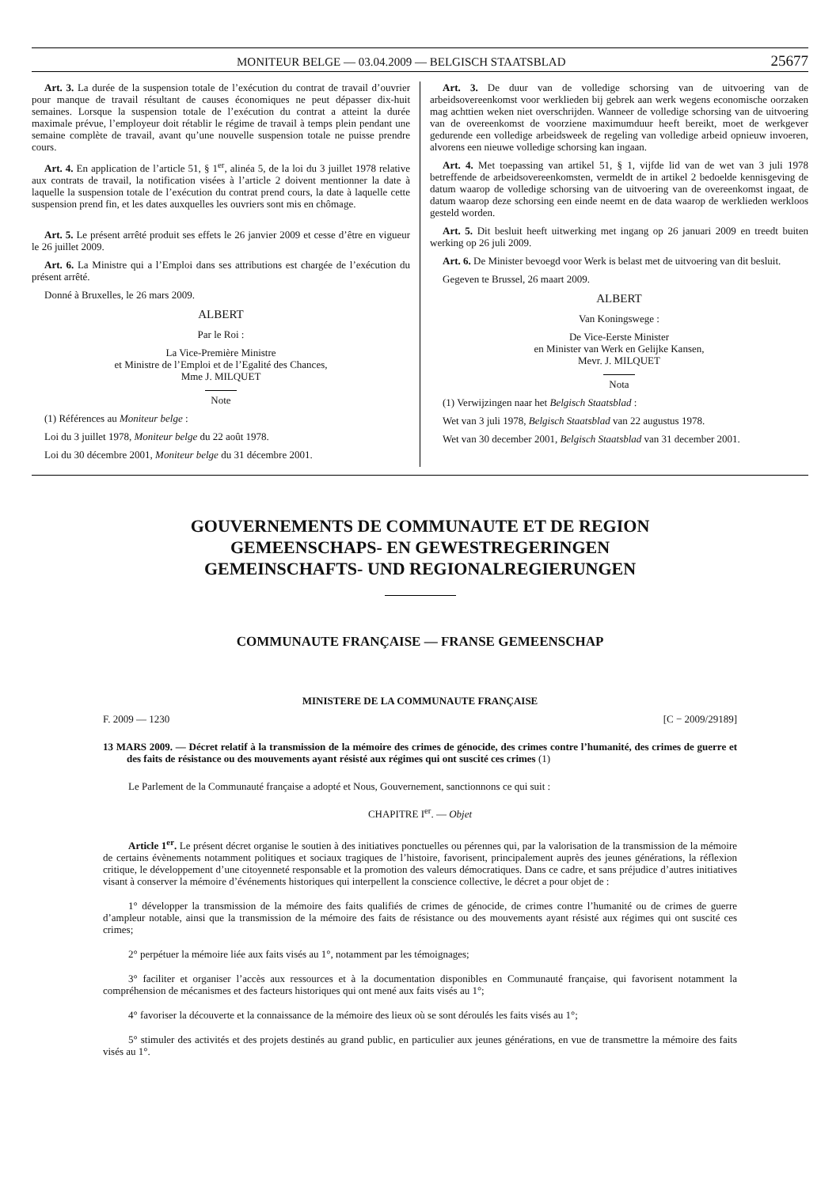MONITEUR BELGE — 03.04.2009 — BELGISCH STAATSBLAD 25677
Art. 3. La durée de la suspension totale de l’exécution du contrat de travail d’ouvrier pour manque de travail résultant de causes économiques ne peut dépasser dix-huit semaines. Lorsque la suspension totale de l’exécution du contrat a atteint la durée maximale prévue, l’employeur doit rétablir le régime de travail à temps plein pendant une semaine complète de travail, avant qu’une nouvelle suspension totale ne puisse prendre cours.
Art. 4. En application de l’article 51, § 1<sup>er</sup>, alinéa 5, de la loi du 3 juillet 1978 relative aux contrats de travail, la notification visées à l’article 2 doivent mentionner la date à laquelle la suspension totale de l’exécution du contrat prend cours, la date à laquelle cette suspension prend fin, et les dates auxquelles les ouvriers sont mis en chômage.
Art. 5. Le présent arrêté produit ses effets le 26 janvier 2009 et cesse d’être en vigueur le 26 juillet 2009.
Art. 6. La Ministre qui a l’Emploi dans ses attributions est chargée de l’exécution du présent arrêté.
Donné à Bruxelles, le 26 mars 2009.
ALBERT
Par le Roi :
La Vice-Première Ministre
et Ministre de l’Emploi et de l’Egalité des Chances,
Mme J. MILQUET
Note
(1) Références au Moniteur belge :
Loi du 3 juillet 1978, Moniteur belge du 22 août 1978.
Loi du 30 décembre 2001, Moniteur belge du 31 décembre 2001.
Art. 3. De duur van de volledige schorsing van de uitvoering van de arbeidsovereenkomst voor werklieden bij gebrek aan werk wegens economische oorzaken mag achttien weken niet overschrijden. Wanneer de volledige schorsing van de uitvoering van de overeenkomst de voorziene maximumduur heeft bereikt, moet de werkgever gedurende een volledige arbeidsweek de regeling van volledige arbeid opnieuw invoeren, alvorens een nieuwe volledige schorsing kan ingaan.
Art. 4. Met toepassing van artikel 51, § 1, vijfde lid van de wet van 3 juli 1978 betreffende de arbeidsovereenkomsten, vermeldt de in artikel 2 bedoelde kennisgeving de datum waarop de volledige schorsing van de uitvoering van de overeenkomst ingaat, de datum waarop deze schorsing een einde neemt en de data waarop de werklieden werkloos gesteld worden.
Art. 5. Dit besluit heeft uitwerking met ingang op 26 januari 2009 en treedt buiten werking op 26 juli 2009.
Art. 6. De Minister bevoegd voor Werk is belast met de uitvoering van dit besluit.
Gegeven te Brussel, 26 maart 2009.
ALBERT
Van Koningswege :
De Vice-Eerste Minister
en Minister van Werk en Gelijke Kansen,
Mevr. J. MILQUET
Nota
(1) Verwijzingen naar het Belgisch Staatsblad :
Wet van 3 juli 1978, Belgisch Staatsblad van 22 augustus 1978.
Wet van 30 december 2001, Belgisch Staatsblad van 31 december 2001.
GOUVERNEMENTS DE COMMUNAUTE ET DE REGION
GEMEENSCHAPS- EN GEWESTREGERINGEN
GEMEINSCHAFTS- UND REGIONALREGIERUNGEN
COMMUNAUTE FRANÇAISE — FRANSE GEMEENSCHAP
MINISTERE DE LA COMMUNAUTE FRANÇAISE
F. 2009 — 1230 [C − 2009/29189]
13 MARS 2009. — Décret relatif à la transmission de la mémoire des crimes de génocide, des crimes contre l’humanité, des crimes de guerre et des faits de résistance ou des mouvements ayant résisté aux régimes qui ont suscité ces crimes (1)
Le Parlement de la Communauté française a adopté et Nous, Gouvernement, sanctionnons ce qui suit :
CHAPITRE I<sup>er</sup>. — Objet
Article 1<sup>er</sup>. Le présent décret organise le soutien à des initiatives ponctuelles ou pérennes qui, par la valorisation de la transmission de la mémoire de certains évènements notamment politiques et sociaux tragiques de l’histoire, favorisent, principalement auprès des jeunes générations, la réflexion critique, le développement d’une citoyenneté responsable et la promotion des valeurs démocratiques. Dans ce cadre, et sans préjudice d’autres initiatives visant à conserver la mémoire d’événements historiques qui interpellent la conscience collective, le décret a pour objet de :
1° développer la transmission de la mémoire des faits qualifiés de crimes de génocide, de crimes contre l’humanité ou de crimes de guerre d’ampleur notable, ainsi que la transmission de la mémoire des faits de résistance ou des mouvements ayant résisté aux régimes qui ont suscité ces crimes;
2° perpétuer la mémoire liée aux faits visés au 1°, notamment par les témoignages;
3° faciliter et organiser l’accès aux ressources et à la documentation disponibles en Communauté française, qui favorisent notamment la compréhension de mécanismes et des facteurs historiques qui ont mené aux faits visés au 1°;
4° favoriser la découverte et la connaissance de la mémoire des lieux où se sont déroulés les faits visés au 1°;
5° stimuler des activités et des projets destinés au grand public, en particulier aux jeunes générations, en vue de transmettre la mémoire des faits visés au 1°.